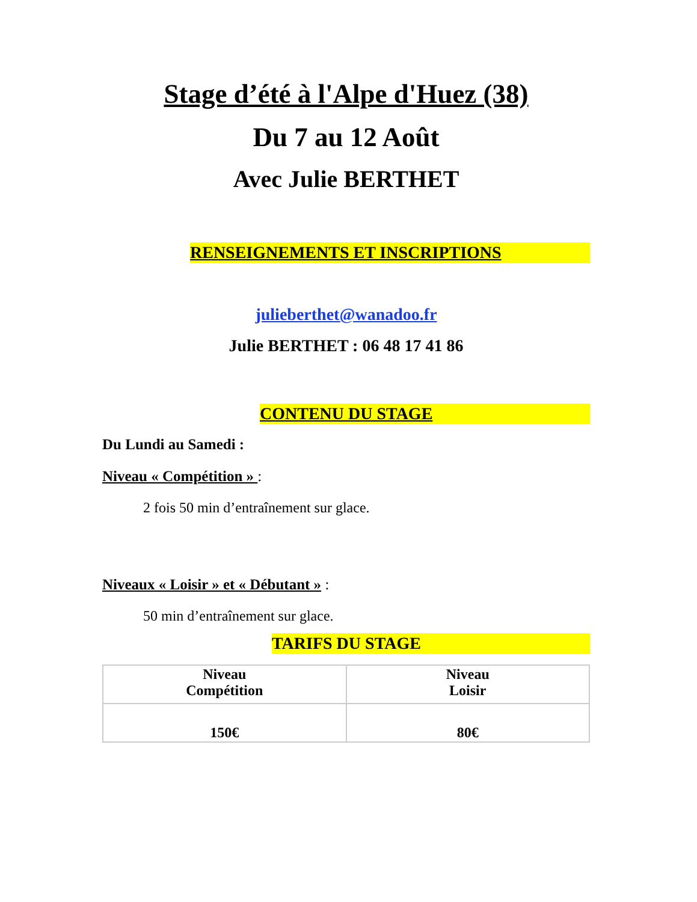Stage d’été à l'Alpe d'Huez (38)
Du 7 au 12 Août
Avec Julie BERTHET
RENSEIGNEMENTS ET INSCRIPTIONS
julieberthet@wanadoo.fr
Julie BERTHET : 06 48 17 41 86
CONTENU DU STAGE
Du Lundi au Samedi :
Niveau « Compétition » :
2 fois 50 min d’entraînement sur glace.
Niveaux « Loisir » et « Débutant » :
50 min d’entraînement sur glace.
TARIFS DU STAGE
| Niveau Compétition | Niveau Loisir |
| 150€ | 80€ |